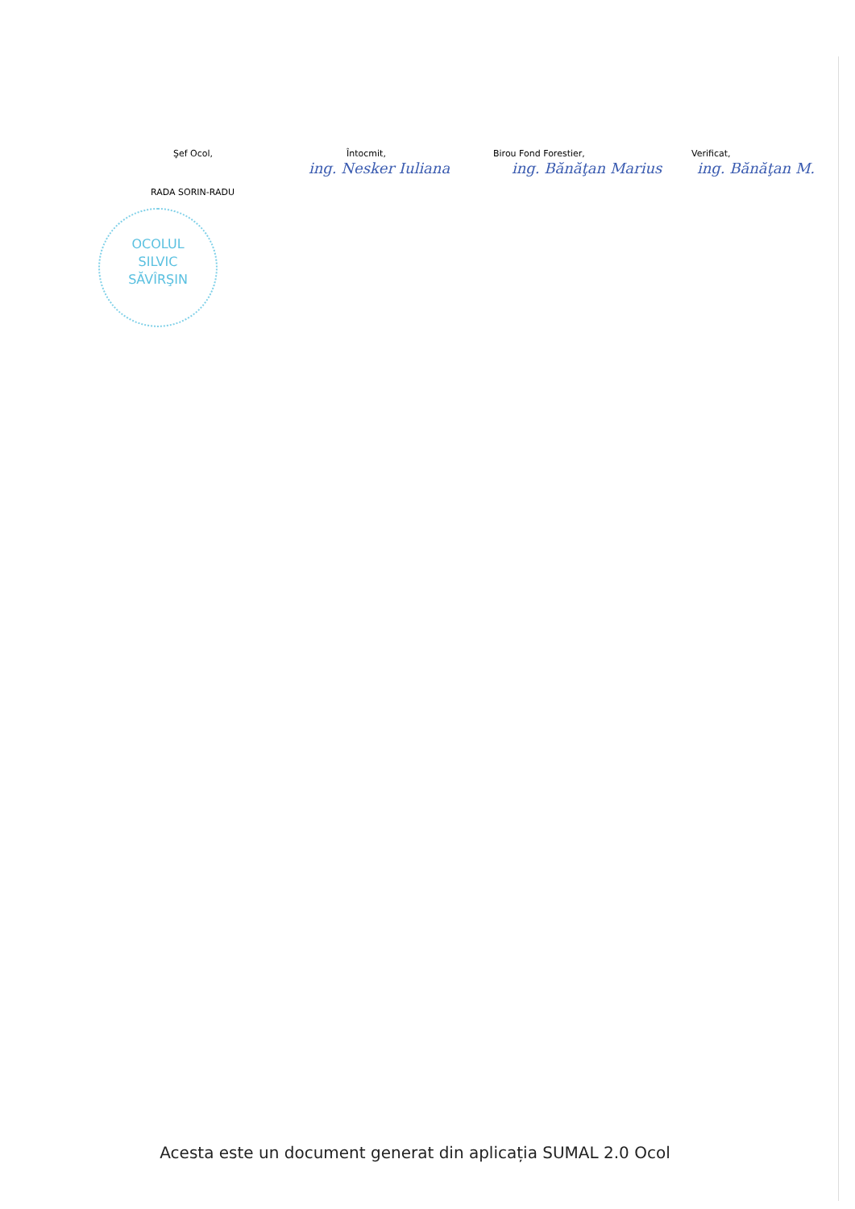Şef Ocol, Întocmit, Birou Fond Forestier, Verificat,
ing. Nesker Iuliana ing. Bănăţan Marius ing. Bănăţan M.
RADA SORIN-RADU
OCOLUL
SILVIC
SĂVÎRŞIN
Acesta este un document generat din aplicația SUMAL 2.0 Ocol